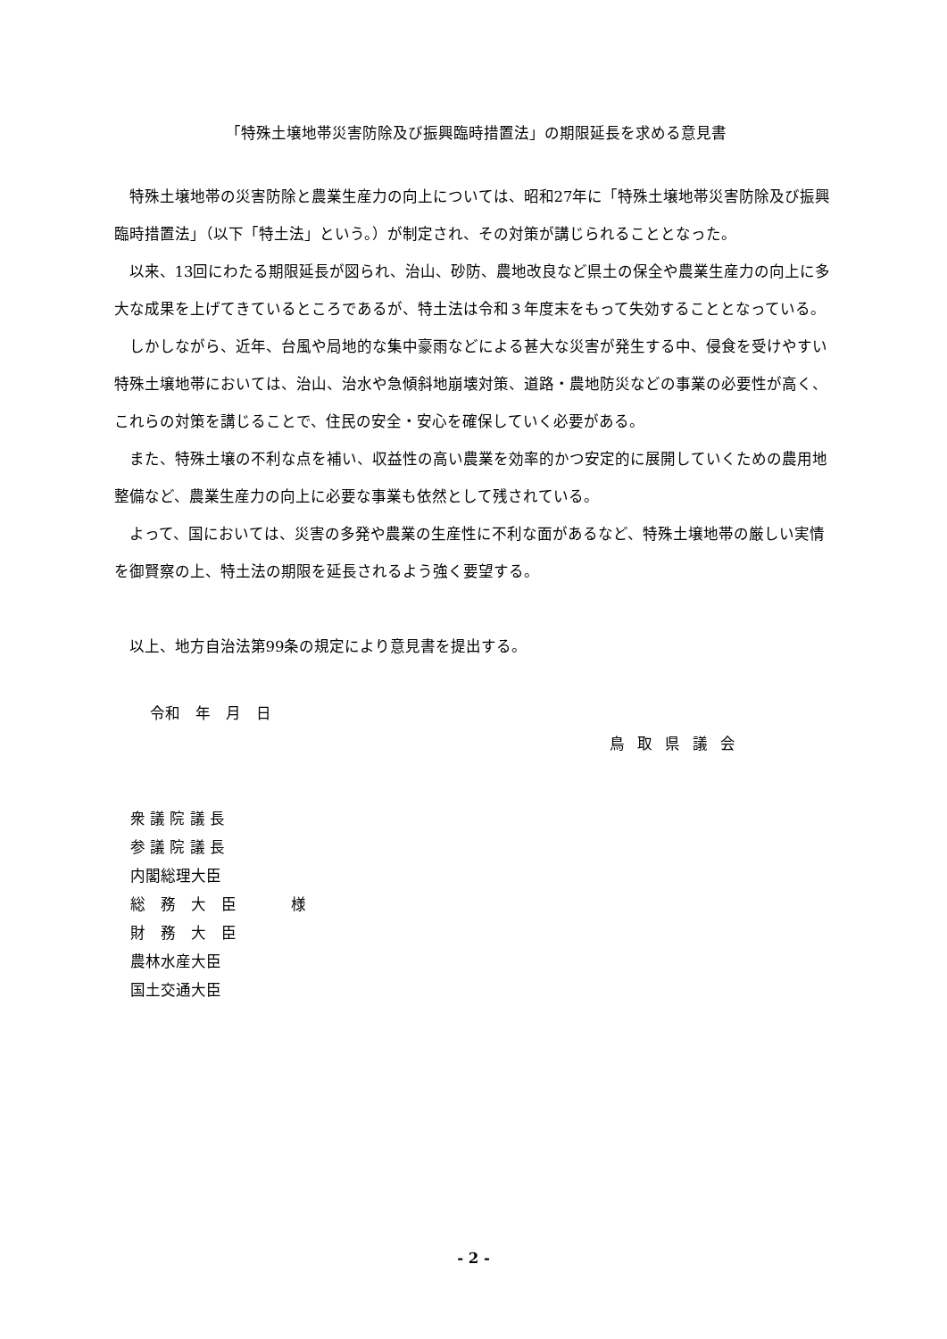「特殊土壌地帯災害防除及び振興臨時措置法」の期限延長を求める意見書
特殊土壌地帯の災害防除と農業生産力の向上については、昭和27年に「特殊土壌地帯災害防除及び振興臨時措置法」（以下「特土法」という。）が制定され、その対策が講じられることとなった。
以来、13回にわたる期限延長が図られ、治山、砂防、農地改良など県土の保全や農業生産力の向上に多大な成果を上げてきているところであるが、特土法は令和３年度末をもって失効することとなっている。
しかしながら、近年、台風や局地的な集中豪雨などによる甚大な災害が発生する中、侵食を受けやすい特殊土壌地帯においては、治山、治水や急傾斜地崩壊対策、道路・農地防災などの事業の必要性が高く、これらの対策を講じることで、住民の安全・安心を確保していく必要がある。
また、特殊土壌の不利な点を補い、収益性の高い農業を効率的かつ安定的に展開していくための農用地整備など、農業生産力の向上に必要な事業も依然として残されている。
よって、国においては、災害の多発や農業の生産性に不利な面があるなど、特殊土壌地帯の厳しい実情を御賢察の上、特土法の期限を延長されるよう強く要望する。
以上、地方自治法第99条の規定により意見書を提出する。
令和　年　月　日
鳥取県議会
衆 議 院 議 長
参 議 院 議 長
内閣総理大臣
総　務　大　臣 様
財　務　大　臣
農林水産大臣
国土交通大臣
- 2 -